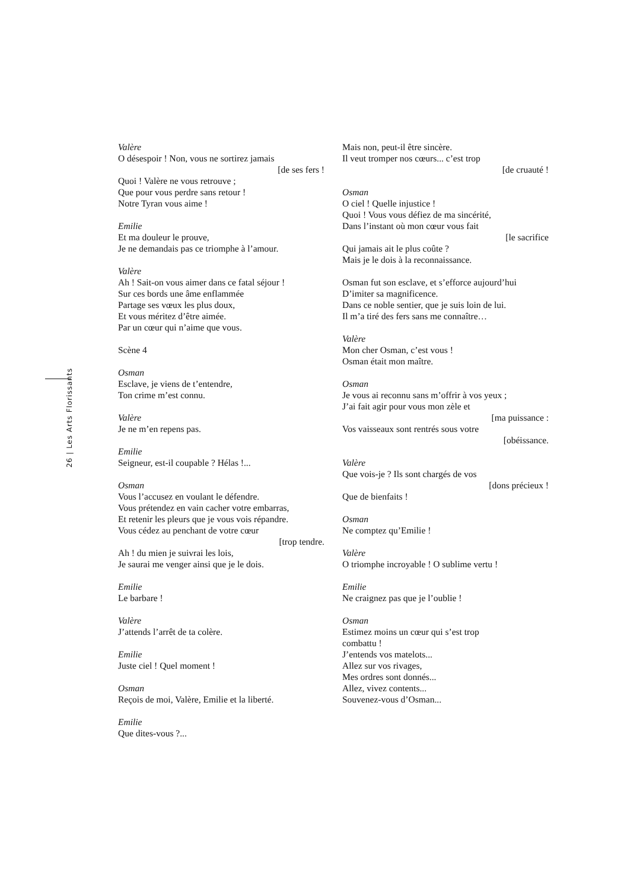26 | Les Arts Florissants
Valère
O désespoir ! Non, vous ne sortirez jamais
[de ses fers !
Quoi ! Valère ne vous retrouve ;
Que pour vous perdre sans retour !
Notre Tyran vous aime !
Emilie
Et ma douleur le prouve,
Je ne demandais pas ce triomphe à l’amour.
Valère
Ah ! Sait-on vous aimer dans ce fatal séjour !
Sur ces bords une âme enflammée
Partage ses vœux les plus doux,
Et vous méritez d’être aimée.
Par un cœur qui n’aime que vous.
Scène 4
Osman
Esclave, je viens de t’entendre,
Ton crime m’est connu.
Valère
Je ne m’en repens pas.
Emilie
Seigneur, est-il coupable ? Hélas !...
Osman
Vous l’accusez en voulant le défendre.
Vous prétendez en vain cacher votre embarras,
Et retenir les pleurs que je vous vois répandre.
Vous cédez au penchant de votre cœur
[trop tendre.
Ah ! du mien je suivrai les lois,
Je saurai me venger ainsi que je le dois.
Emilie
Le barbare !
Valère
J’attends l’arrêt de ta colère.
Emilie
Juste ciel ! Quel moment !
Osman
Reçois de moi, Valère, Emilie et la liberté.
Emilie
Que dites-vous ?...
Mais non, peut-il être sincère.
Il veut tromper nos cœurs... c’est trop
[de cruauté !
Osman
O ciel ! Quelle injustice !
Quoi ! Vous vous défiez de ma sincérité,
Dans l’instant où mon cœur vous fait
[le sacrifice
Qui jamais ait le plus coûte ?
Mais je le dois à la reconnaissance.
Osman fut son esclave, et s’efforce aujourd’hui
D’imiter sa magnificence.
Dans ce noble sentier, que je suis loin de lui.
Il m’a tiré des fers sans me connaître…
Valère
Mon cher Osman, c’est vous !
Osman était mon maître.
Osman
Je vous ai reconnu sans m’offrir à vos yeux ;
J’ai fait agir pour vous mon zèle et
[ma puissance :
Vos vaisseaux sont rentrés sous votre
[obéissance.
Valère
Que vois-je ? Ils sont chargés de vos
[dons précieux !
Que de bienfaits !
Osman
Ne comptez qu’Emilie !
Valère
O triomphe incroyable ! O sublime vertu !
Emilie
Ne craignez pas que je l’oublie !
Osman
Estimez moins un cœur qui s’est trop
combattu !
J’entends vos matelots...
Allez sur vos rivages,
Mes ordres sont donnés...
Allez, vivez contents...
Souvenez-vous d’Osman...